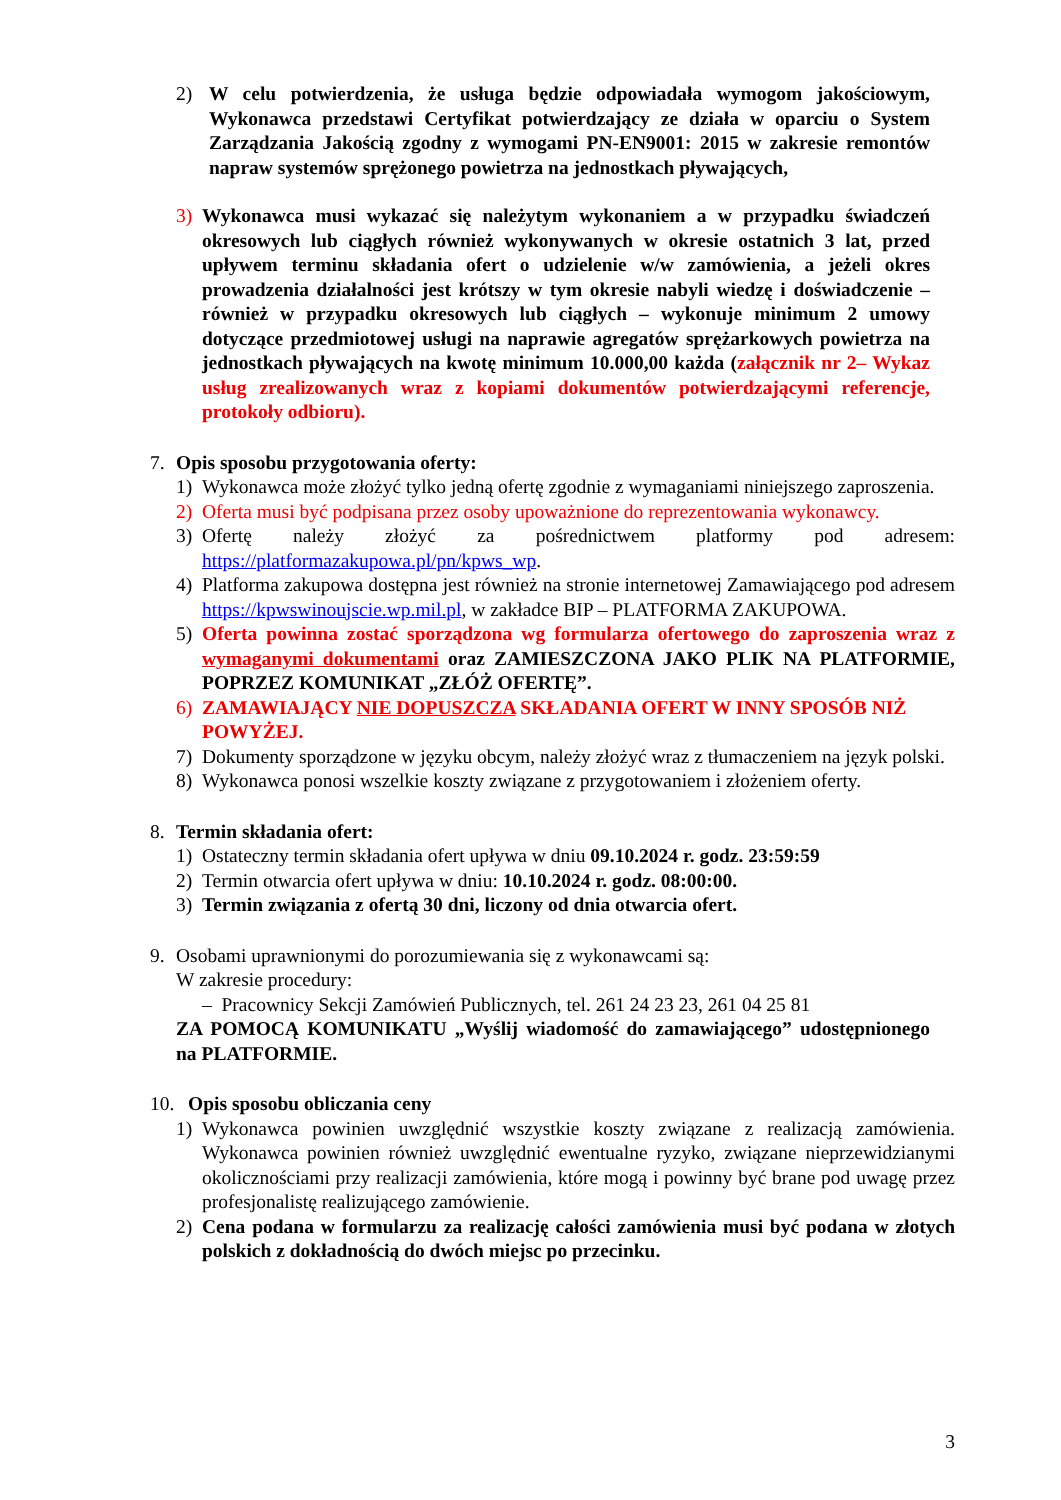2) W celu potwierdzenia, że usługa będzie odpowiadała wymogom jakościowym, Wykonawca przedstawi Certyfikat potwierdzający ze działa w oparciu o System Zarządzania Jakością zgodny z wymogami PN-EN9001: 2015 w zakresie remontów napraw systemów sprężonego powietrza na jednostkach pływających,
3) Wykonawca musi wykazać się należytym wykonaniem a w przypadku świadczeń okresowych lub ciągłych również wykonywanych w okresie ostatnich 3 lat, przed upływem terminu składania ofert o udzielenie w/w zamówienia, a jeżeli okres prowadzenia działalności jest krótszy w tym okresie nabyli wiedzę i doświadczenie – również w przypadku okresowych lub ciągłych – wykonuje minimum 2 umowy dotyczące przedmiotowej usługi na naprawie agregatów sprężarkowych powietrza na jednostkach pływających na kwotę minimum 10.000,00 każda (załącznik nr 2– Wykaz usług zrealizowanych wraz z kopiami dokumentów potwierdzającymi referencje, protokoły odbioru).
7. Opis sposobu przygotowania oferty:
1) Wykonawca może złożyć tylko jedną ofertę zgodnie z wymaganiami niniejszego zaproszenia.
2) Oferta musi być podpisana przez osoby upoważnione do reprezentowania wykonawcy.
3) Ofertę należy złożyć za pośrednictwem platformy pod adresem: https://platformazakupowa.pl/pn/kpws_wp.
4) Platforma zakupowa dostępna jest również na stronie internetowej Zamawiającego pod adresem https://kpwswinoujscie.wp.mil.pl, w zakładce BIP – PLATFORMA ZAKUPOWA.
5) Oferta powinna zostać sporządzona wg formularza ofertowego do zaproszenia wraz z wymaganymi dokumentami oraz ZAMIESZCZONA JAKO PLIK NA PLATFORMIE, POPRZEZ KOMUNIKAT „ZŁÓŻ OFERTĘ”.
6) ZAMAWIAJĄCY NIE DOPUSZCZA SKŁADANIA OFERT W INNY SPOSÓB NIŻ POWYŻEJ.
7) Dokumenty sporządzone w języku obcym, należy złożyć wraz z tłumaczeniem na język polski.
8) Wykonawca ponosi wszelkie koszty związane z przygotowaniem i złożeniem oferty.
8. Termin składania ofert:
1) Ostateczny termin składania ofert upływa w dniu 09.10.2024 r. godz. 23:59:59
2) Termin otwarcia ofert upływa w dniu: 10.10.2024 r. godz. 08:00:00.
3) Termin związania z ofertą 30 dni, liczony od dnia otwarcia ofert.
9. Osobami uprawnionymi do porozumiewania się z wykonawcami są:
W zakresie procedury:
– Pracownicy Sekcji Zamówień Publicznych, tel. 261 24 23 23, 261 04 25 81
ZA POMOCĄ KOMUNIKATU „Wyślij wiadomość do zamawiającego” udostępnionego na PLATFORMIE.
10. Opis sposobu obliczania ceny
1) Wykonawca powinien uwzględnić wszystkie koszty związane z realizacją zamówienia. Wykonawca powinien również uwzględnić ewentualne ryzyko, związane nieprzewidzianymi okolicznościami przy realizacji zamówienia, które mogą i powinny być brane pod uwagę przez profesjonalistę realizującego zamówienie.
2) Cena podana w formularzu za realizację całości zamówienia musi być podana w złotych polskich z dokładnością do dwóch miejsc po przecinku.
3